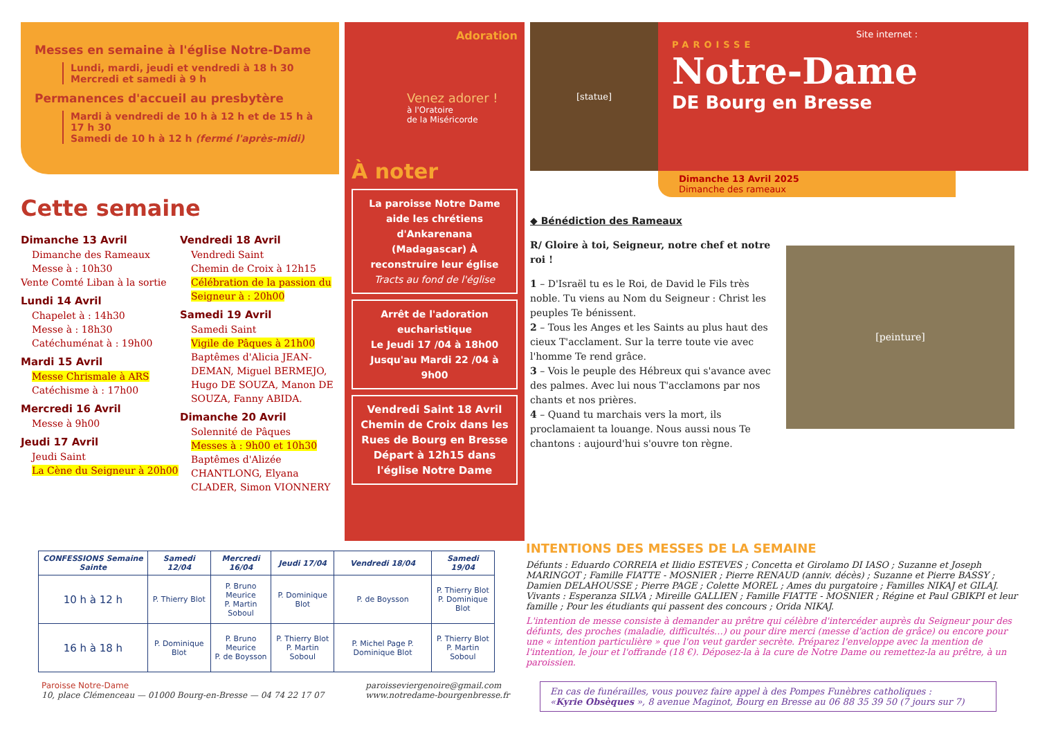Messes en semaine à l'église Notre-Dame
Lundi, mardi, jeudi et vendredi à 18 h 30
Mercredi et samedi à 9 h
Permanences d'accueil au presbytère
Mardi à vendredi de 10 h à 12 h et de 15 h à 17 h 30
Samedi de 10 h à 12 h (fermé l'après-midi)
Cette semaine
Dimanche 13 Avril
Dimanche des Rameaux
Messe à : 10h30
Vente Comté Liban à la sortie
Lundi 14 Avril
Chapelet à : 14h30
Messe à : 18h30
Catéchuménat à : 19h00
Mardi 15 Avril
Messe Chrismale à ARS
Catéchisme à : 17h00
Mercredi 16 Avril
Messe à 9h00
Jeudi 17 Avril
Jeudi Saint
La Cène du Seigneur à 20h00
Vendredi 18 Avril
Vendredi Saint
Chemin de Croix à 12h15
Célébration de la passion du Seigneur à : 20h00
Samedi 19 Avril
Samedi Saint
Vigile de Pâques à 21h00
Baptêmes d'Alicia JEAN-DEMAN, Miguel BERMEJO, Hugo DE SOUZA, Manon DE SOUZA, Fanny ABIDA.
Dimanche 20 Avril
Solennité de Pâques
Messes à : 9h00 et 10h30
Baptêmes d'Alizée CHANTLONG, Elyana CLADER, Simon VIONNERY
Adoration
Venez adorer !
à l'Oratoire
de la Miséricorde
À noter
La paroisse Notre Dame aide les chrétiens d'Ankarenana (Madagascar) À reconstruire leur église
Tracts au fond de l'église
Arrêt de l'adoration eucharistique
Le Jeudi 17 /04 à 18h00
Jusqu'au Mardi 22 /04 à 9h00
Vendredi Saint 18 Avril
Chemin de Croix dans les Rues de Bourg en Bresse
Départ à 12h15 dans l'église Notre Dame
[statue]
Site internet :
PAROISSE
Notre-Dame
DE Bourg en Bresse
Dimanche 13 Avril 2025
Dimanche des rameaux
◆ Bénédiction des Rameaux
R/ Gloire à toi, Seigneur, notre chef et notre roi !
1 – D'Israël tu es le Roi, de David le Fils très noble. Tu viens au Nom du Seigneur : Christ les peuples Te bénissent.
2 – Tous les Anges et les Saints au plus haut des cieux T'acclament. Sur la terre toute vie avec l'homme Te rend grâce.
3 – Vois le peuple des Hébreux qui s'avance avec des palmes. Avec lui nous T'acclamons par nos chants et nos prières.
4 – Quand tu marchais vers la mort, ils proclamaient ta louange. Nous aussi nous Te chantons : aujourd'hui s'ouvre ton règne.
[peinture]
| CONFESSIONS Semaine Sainte | Samedi 12/04 | Mercredi 16/04 | Jeudi 17/04 | Vendredi 18/04 | Samedi 19/04 |
| --- | --- | --- | --- | --- | --- |
| 10 h à 12 h | P. Thierry Blot | P. Bruno Meurice P. Martin Soboul | P. Dominique Blot | P. de Boysson | P. Thierry Blot P. Dominique Blot |
| 16 h à 18 h | P. Dominique Blot | P. Bruno Meurice P. de Boysson | P. Thierry Blot P. Martin Soboul | P. Michel Page P. Dominique Blot | P. Thierry Blot P. Martin Soboul |
Paroisse Notre-Dame
10, place Clémenceau — 01000 Bourg-en-Bresse — 04 74 22 17 07
paroisseviergenoire@gmail.com
www.notredame-bourgenbresse.fr
INTENTIONS DES MESSES DE LA SEMAINE
Défunts : Eduardo CORREIA et Ilidio ESTEVES ; Concetta et Girolamo DI IASO ; Suzanne et Joseph MARINGOT ; Famille FIATTE - MOSNIER ; Pierre RENAUD (anniv. décès) ; Suzanne et Pierre BASSY ; Damien DELAHOUSSE ; Pierre PAGE ; Colette MOREL ; Ames du purgatoire ; Familles NIKAJ et GILAJ. Vivants : Esperanza SILVA ; Mireille GALLIEN ; Famille FIATTE - MOSNIER ; Régine et Paul GBIKPI et leur famille ; Pour les étudiants qui passent des concours ; Orida NIKAJ.
L'intention de messe consiste à demander au prêtre qui célèbre d'intercéder auprès du Seigneur pour des défunts, des proches (maladie, difficultés…) ou pour dire merci (messe d'action de grâce) ou encore pour une « intention particulière » que l'on veut garder secrète. Préparez l'enveloppe avec la mention de l'intention, le jour et l'offrande (18 €). Déposez-la à la cure de Notre Dame ou remettez-la au prêtre, à un paroissien.
En cas de funérailles, vous pouvez faire appel à des Pompes Funèbres catholiques :
«Kyrie Obsèques », 8 avenue Maginot, Bourg en Bresse au 06 88 35 39 50 (7 jours sur 7)